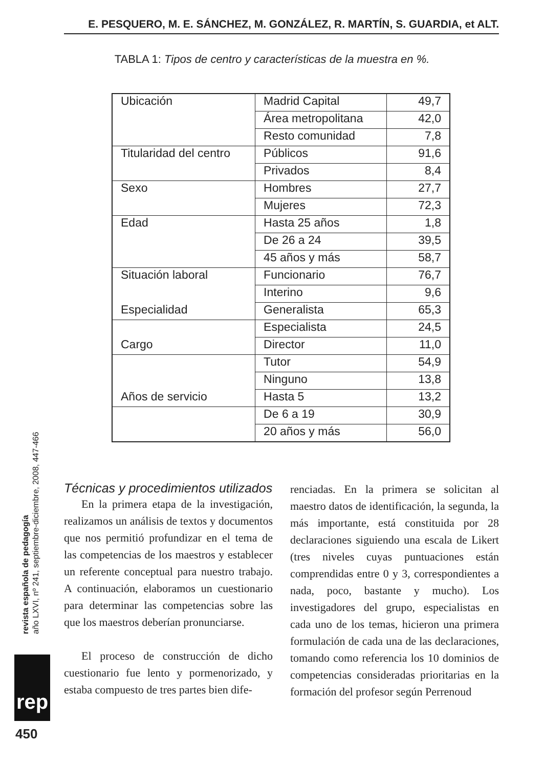E. PESQUERO, M. E. SÁNCHEZ, M. GONZÁLEZ, R. MARTÍN, S. GUARDIA, et ALT.
TABLA 1: Tipos de centro y características de la muestra en %.
| Ubicación | Madrid Capital | 49,7 |
| | Área metropolitana | 42,0 |
| | Resto comunidad | 7,8 |
| Titularidad del centro | Públicos | 91,6 |
| | Privados | 8,4 |
| Sexo | Hombres | 27,7 |
| | Mujeres | 72,3 |
| Edad | Hasta 25 años | 1,8 |
| | De 26 a 24 | 39,5 |
| | 45 años y más | 58,7 |
| Situación laboral | Funcionario | 76,7 |
| | Interino | 9,6 |
| Especialidad | Generalista | 65,3 |
| | Especialista | 24,5 |
| Cargo | Director | 11,0 |
| | Tutor | 54,9 |
| | Ninguno | 13,8 |
| Años de servicio | Hasta 5 | 13,2 |
| | De 6 a 19 | 30,9 |
| | 20 años y más | 56,0 |
Técnicas y procedimientos utilizados
En la primera etapa de la investigación, realizamos un análisis de textos y documentos que nos permitió profundizar en el tema de las competencias de los maestros y establecer un referente conceptual para nuestro trabajo. A continuación, elaboramos un cuestionario para determinar las competencias sobre las que los maestros deberían pronunciarse.
El proceso de construcción de dicho cuestionario fue lento y pormenorizado, y estaba compuesto de tres partes bien dife-
renciadas. En la primera se solicitan al maestro datos de identificación, la segunda, la más importante, está constituida por 28 declaraciones siguiendo una escala de Likert (tres niveles cuyas puntuaciones están comprendidas entre 0 y 3, correspondientes a nada, poco, bastante y mucho). Los investigadores del grupo, especialistas en cada uno de los temas, hicieron una primera formulación de cada una de las declaraciones, tomando como referencia los 10 dominios de competencias consideradas prioritarias en la formación del profesor según Perrenoud
revista española de pedagogía
año LXVI, nº 241, septiembre-diciembre, 2008, 447-466
rep
450